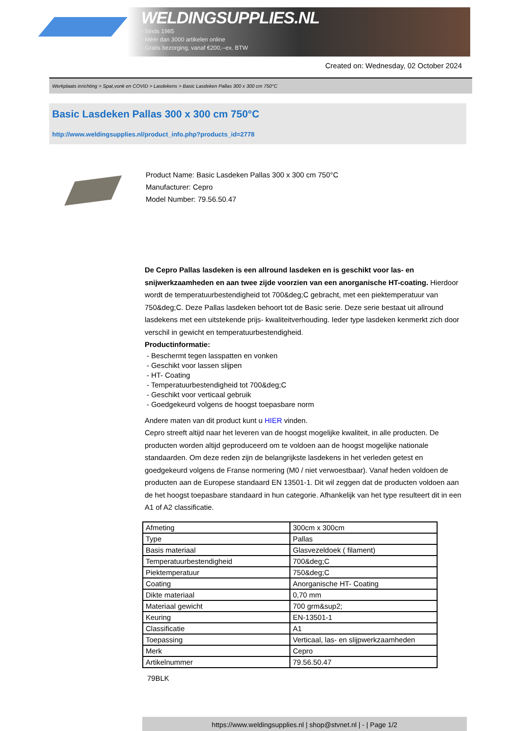WELDINGSUPPLIES.NL
- Sinds 1985
- Méér dan 3000 artikelen online
- Gratis bezorging, vanaf €200,--ex. BTW
Created on: Wednesday, 02 October 2024
Werkplaats inrichting > Spat,vonk en COVID > Lasdekens > Basic Lasdeken Pallas 300 x 300 cm 750°C
Basic Lasdeken Pallas 300 x 300 cm 750°C
http://www.weldingsupplies.nl/product_info.php?products_id=2778
Product Name: Basic Lasdeken Pallas 300 x 300 cm 750°C
Manufacturer: Cepro
Model Number: 79.56.50.47
De Cepro Pallas lasdeken is een allround lasdeken en is geschikt voor las- en snijwerkzaamheden en aan twee zijde voorzien van een anorganische HT-coating. Hierdoor wordt de temperatuurbestendigheid tot 700&deg;C gebracht, met een piektemperatuur van 750&deg;C. Deze Pallas lasdeken behoort tot de Basic serie. Deze serie bestaat uit allround lasdekens met een uitstekende prijs- kwaliteitverhouding. Ieder type lasdeken kenmerkt zich door verschil in gewicht en temperatuurbestendigheid.
Productinformatie:
- Beschermt tegen lasspatten en vonken
- Geschikt voor lassen slijpen
- HT- Coating
- Temperatuurbestendigheid tot 700&deg;C
- Geschikt voor verticaal gebruik
- Goedgekeurd volgens de hoogst toepasbare norm
Andere maten van dit product kunt u HIER vinden.
Cepro streeft altijd naar het leveren van de hoogst mogelijke kwaliteit, in alle producten. De producten worden altijd geproduceerd om te voldoen aan de hoogst mogelijke nationale standaarden. Om deze reden zijn de belangrijkste lasdekens in het verleden getest en goedgekeurd volgens de Franse normering (M0 / niet verwoestbaar). Vanaf heden voldoen de producten aan de Europese standaard EN 13501-1. Dit wil zeggen dat de producten voldoen aan de het hoogst toepasbare standaard in hun categorie. Afhankelijk van het type resulteert dit in een A1 of A2 classificatie.
| Afmeting | 300cm x 300cm |
| Type | Pallas |
| Basis materiaal | Glasvezeldoek ( filament) |
| Temperatuurbestendigheid | 700&deg;C |
| Piektemperatuur | 750&deg;C |
| Coating | Anorganische HT- Coating |
| Dikte materiaal | 0,70 mm |
| Materiaal gewicht | 700 grm&sup2; |
| Keuring | EN-13501-1 |
| Classificatie | A1 |
| Toepassing | Verticaal, las- en slijpwerkzaamheden |
| Merk | Cepro |
| Artikelnummer | 79.56.50.47 |
79BLK
https://www.weldingsupplies.nl | shop@stvnet.nl | - | Page 1/2